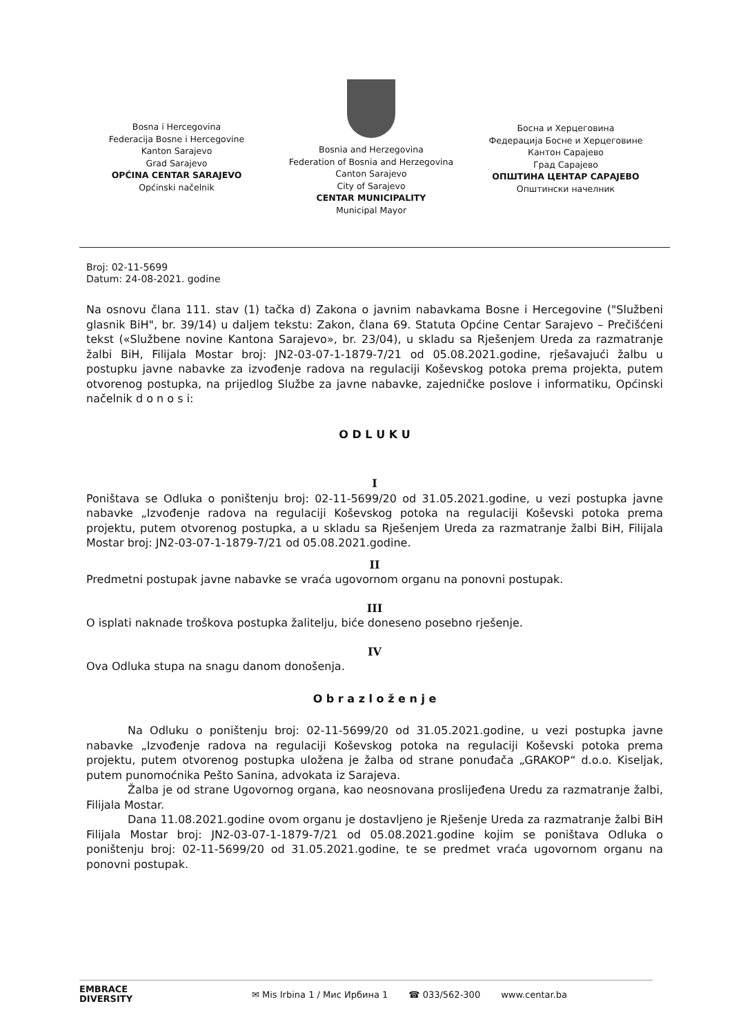Bosna i Hercegovina
Federacija Bosne i Hercegovine
Kanton Sarajevo
Grad Sarajevo
OPĆINA CENTAR SARAJEVO
Općinski načelnik
Bosnia and Herzegovina
Federation of Bosnia and Herzegovina
Canton Sarajevo
City of Sarajevo
CENTAR MUNICIPALITY
Municipal Mayor
Босна и Херцеговина
Федерација Босне и Херцеговине
Кантон Сарајево
Град Сарајево
ОПШТИНА ЦЕНТАР САРАЈЕВО
Општински начелник
Broj: 02-11-5699
Datum: 24-08-2021. godine
Na osnovu člana 111. stav (1) tačka d) Zakona o javnim nabavkama Bosne i Hercegovine ("Službeni glasnik BiH", br. 39/14) u daljem tekstu: Zakon, člana 69. Statuta Općine Centar Sarajevo – Prečišćeni tekst («Službene novine Kantona Sarajevo», br. 23/04), u skladu sa Rješenjem Ureda za razmatranje žalbi BiH, Filijala Mostar broj: JN2-03-07-1-1879-7/21 od 05.08.2021.godine, rješavajući žalbu u postupku javne nabavke za izvođenje radova na regulaciji Koševskog potoka prema projekta, putem otvorenog postupka, na prijedlog Službe za javne nabavke, zajedničke poslove i informatiku, Općinski načelnik d o n o s i:
O D L U K U
I
Poništava se Odluka o poništenju broj: 02-11-5699/20 od 31.05.2021.godine, u vezi postupka javne nabavke „Izvođenje radova na regulaciji Koševskog potoka na regulaciji Koševski potoka prema projektu, putem otvorenog postupka, a u skladu sa Rješenjem Ureda za razmatranje žalbi BiH, Filijala Mostar broj: JN2-03-07-1-1879-7/21 od 05.08.2021.godine.
II
Predmetni postupak javne nabavke se vraća ugovornom organu na ponovni postupak.
III
O isplati naknade troškova postupka žalitelju, biće doneseno posebno rješenje.
IV
Ova Odluka stupa na snagu danom donošenja.
O b r a z l o ž e n j e
Na Odluku o poništenju broj: 02-11-5699/20 od 31.05.2021.godine, u vezi postupka javne nabavke „Izvođenje radova na regulaciji Koševskog potoka na regulaciji Koševski potoka prema projektu, putem otvorenog postupka uložena je žalba od strane ponuđača „GRAKOP“ d.o.o. Kiseljak, putem punomoćnika Pešto Sanina, advokata iz Sarajeva.
Žalba je od strane Ugovornog organa, kao neosnovana proslijeđena Uredu za razmatranje žalbi, Filijala Mostar.
Dana 11.08.2021.godine ovom organu je dostavljeno je Rješenje Ureda za razmatranje žalbi BiH Filijala Mostar broj: JN2-03-07-1-1879-7/21 od 05.08.2021.godine kojim se poništava Odluka o poništenju broj: 02-11-5699/20 od 31.05.2021.godine, te se predmet vraća ugovornom organu na ponovni postupak.
EMBRACE
DIVERSITY
✉ Mis Irbina 1 / Мис Ирбина 1 ☎ 033/562-300 www.centar.ba